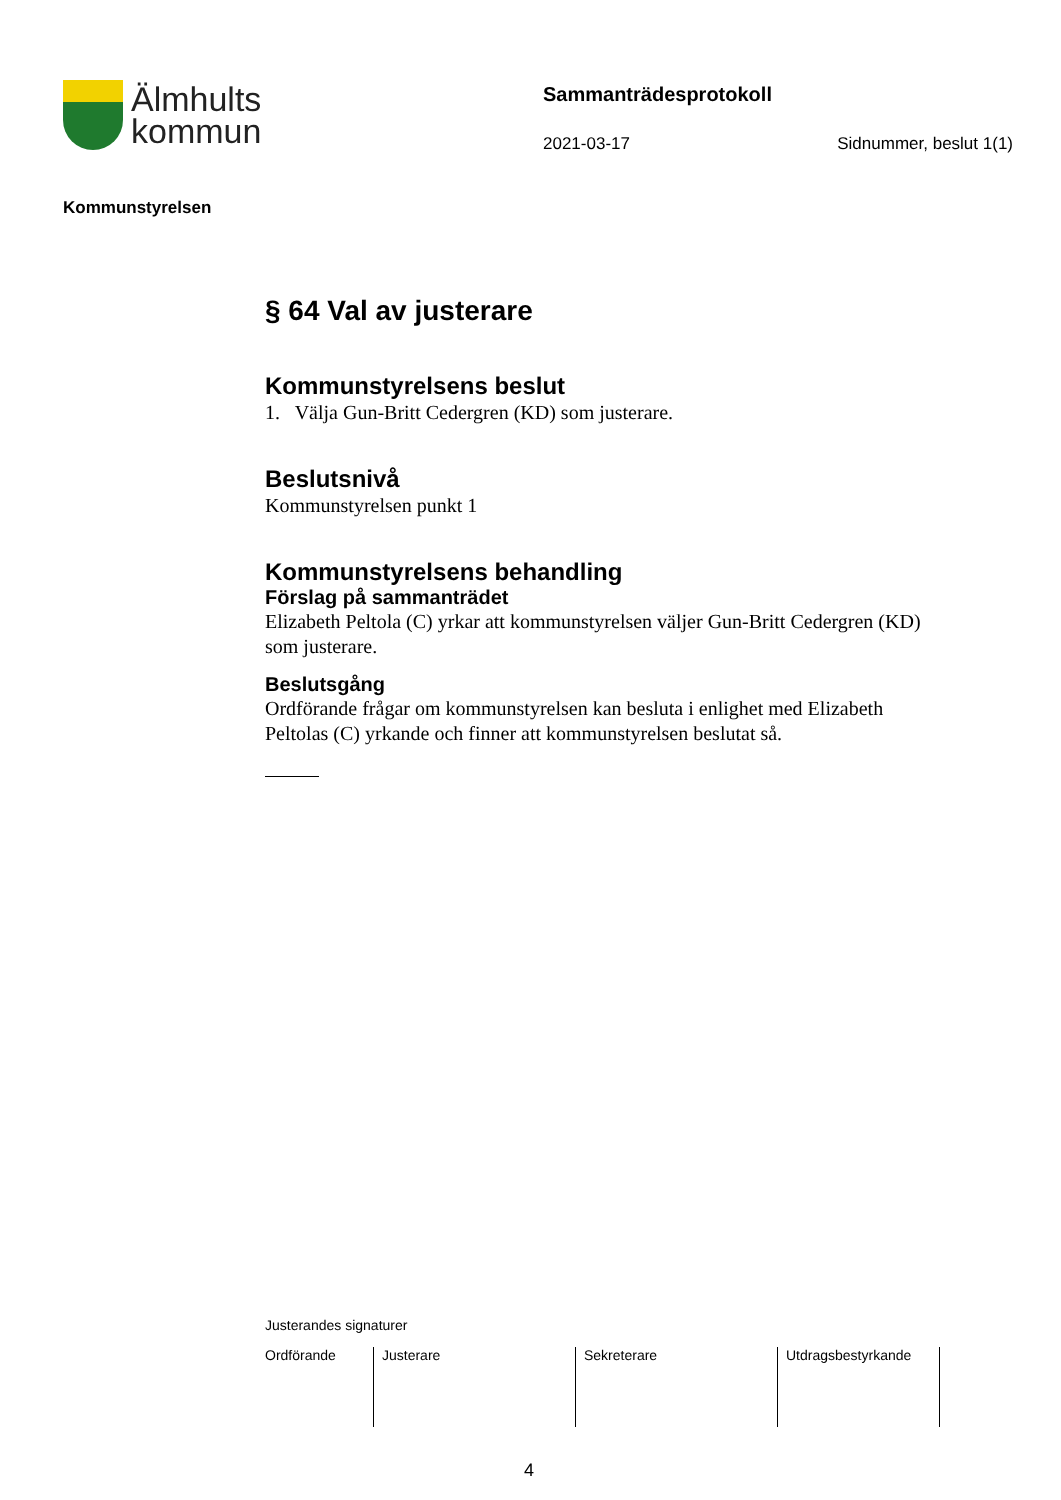Älmhults
kommun
Sammanträdesprotokoll
2021-03-17 Sidnummer, beslut 1(1)
Kommunstyrelsen
§ 64 Val av justerare
Kommunstyrelsens beslut
1. Välja Gun-Britt Cedergren (KD) som justerare.
Beslutsnivå
Kommunstyrelsen punkt 1
Kommunstyrelsens behandling
Förslag på sammanträdet
Elizabeth Peltola (C) yrkar att kommunstyrelsen väljer Gun-Britt Cedergren (KD) som justerare.
Beslutsgång
Ordförande frågar om kommunstyrelsen kan besluta i enlighet med Elizabeth Peltolas (C) yrkande och finner att kommunstyrelsen beslutat så.
Justerandes signaturer
| Ordförande | Justerare | Sekreterare | Utdragsbestyrkande |
4